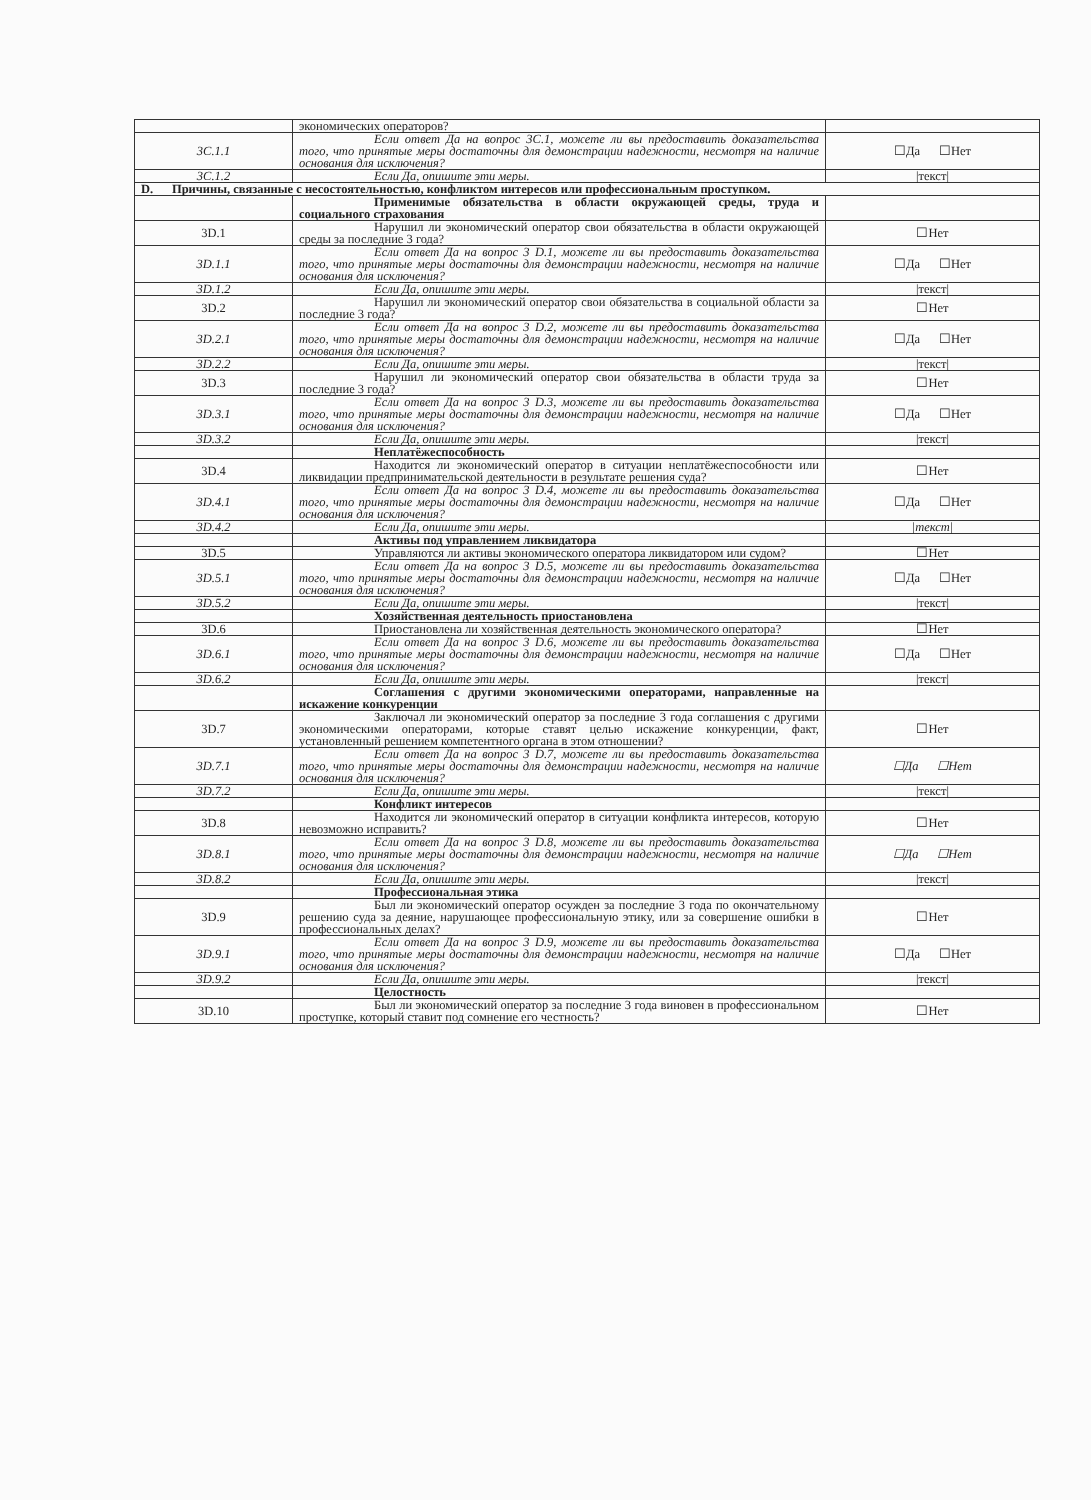| | экономических операторов? | |
| 3C.1.1 | Если ответ Да на вопрос 3C.1, можете ли вы предоставить доказательства того, что принятые меры достаточны для демонстрации надежности, несмотря на наличие основания для исключения? | ☐Да ☐Нет |
| 3C.1.2 | Если Да, опишите эти меры. | /текст/ |
| D. Причины, связанные с несостоятельностью, конфликтом интересов или профессиональным проступком. | | |
| | Применимые обязательства в области окружающей среды, труда и социального страхования | |
| 3D.1 | Нарушил ли экономический оператор свои обязательства в области окружающей среды за последние 3 года? | ☐Нет |
| 3D.1.1 | Если ответ Да на вопрос 3 D.1, можете ли вы предоставить доказательства того, что принятые меры достаточны для демонстрации надежности, несмотря на наличие основания для исключения? | ☐Да ☐Нет |
| 3D.1.2 | Если Да, опишите эти меры. | /текст/ |
| 3D.2 | Нарушил ли экономический оператор свои обязательства в социальной области за последние 3 года? | ☐Нет |
| 3D.2.1 | Если ответ Да на вопрос 3 D.2, можете ли вы предоставить доказательства того, что принятые меры достаточны для демонстрации надежности, несмотря на наличие основания для исключения? | ☐Да ☐Нет |
| 3D.2.2 | Если Да, опишите эти меры. | /текст/ |
| 3D.3 | Нарушил ли экономический оператор свои обязательства в области труда за последние 3 года? | ☐Нет |
| 3D.3.1 | Если ответ Да на вопрос 3 D.3, можете ли вы предоставить доказательства того, что принятые меры достаточны для демонстрации надежности, несмотря на наличие основания для исключения? | ☐Да ☐Нет |
| 3D.3.2 | Если Да, опишите эти меры. | /текст/ |
| | Неплатёжеспособность | |
| 3D.4 | Находится ли экономический оператор в ситуации неплатёжеспособности или ликвидации предпринимательской деятельности в результате решения суда? | ☐Нет |
| 3D.4.1 | Если ответ Да на вопрос 3 D.4, можете ли вы предоставить доказательства того, что принятые меры достаточны для демонстрации надежности, несмотря на наличие основания для исключения? | ☐Да ☐Нет |
| 3D.4.2 | Если Да, опишите эти меры. | /текст/ |
| | Активы под управлением ликвидатора | |
| 3D.5 | Управляются ли активы экономического оператора ликвидатором или судом? | ☐Нет |
| 3D.5.1 | Если ответ Да на вопрос 3 D.5, можете ли вы предоставить доказательства того, что принятые меры достаточны для демонстрации надежности, несмотря на наличие основания для исключения? | ☐Да ☐Нет |
| 3D.5.2 | Если Да, опишите эти меры. | /текст/ |
| | Хозяйственная деятельность приостановлена | |
| 3D.6 | Приостановлена ли хозяйственная деятельность экономического оператора? | ☐Нет |
| 3D.6.1 | Если ответ Да на вопрос 3 D.6, можете ли вы предоставить доказательства того, что принятые меры достаточны для демонстрации надежности, несмотря на наличие основания для исключения? | ☐Да ☐Нет |
| 3D.6.2 | Если Да, опишите эти меры. | /текст/ |
| | Соглашения с другими экономическими операторами, направленные на искажение конкуренции | |
| 3D.7 | Заключал ли экономический оператор за последние 3 года соглашения с другими экономическими операторами, которые ставят целью искажение конкуренции, факт, установленный решением компетентного органа в этом отношении? | ☐Нет |
| 3D.7.1 | Если ответ Да на вопрос 3 D.7, можете ли вы предоставить доказательства того, что принятые меры достаточны для демонстрации надежности, несмотря на наличие основания для исключения? | ☐Да ☐Нет |
| 3D.7.2 | Если Да, опишите эти меры. | /текст/ |
| | Конфликт интересов | |
| 3D.8 | Находится ли экономический оператор в ситуации конфликта интересов, которую невозможно исправить? | ☐Нет |
| 3D.8.1 | Если ответ Да на вопрос 3 D.8, можете ли вы предоставить доказательства того, что принятые меры достаточны для демонстрации надежности, несмотря на наличие основания для исключения? | ☐Да ☐Нет |
| 3D.8.2 | Если Да, опишите эти меры. | /текст/ |
| | Профессиональная этика | |
| 3D.9 | Был ли экономический оператор осужден за последние 3 года по окончательному решению суда за деяние, нарушающее профессиональную этику, или за совершение ошибки в профессиональных делах? | ☐Нет |
| 3D.9.1 | Если ответ Да на вопрос 3 D.9, можете ли вы предоставить доказательства того, что принятые меры достаточны для демонстрации надежности, несмотря на наличие основания для исключения? | ☐Да ☐Нет |
| 3D.9.2 | Если Да, опишите эти меры. | /текст/ |
| | Целостность | |
| 3D.10 | Был ли экономический оператор за последние 3 года виновен в профессиональном проступке, который ставит под сомнение его честность? | ☐Нет |